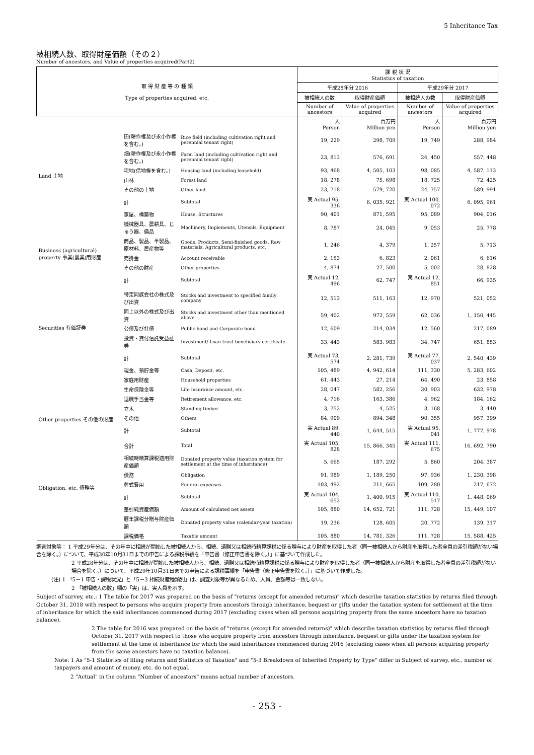5 Inheritance Tax
被相続人数、取得財産価額（その２）
Number of ancestors, and Value of properties acquired(Part2)
| 取 得 財 産 等 の 種 類 Type of properties acquired, etc. | | | 課 税 状 況 Statistics of taxation | | | |
| --- | --- | --- | --- | --- | --- | --- |
| | | | 平成28年分 2016 | | 平成29年分 2017 | |
| | | | 被相続人の数 | 取得財産価額 | 被相続人の数 | 取得財産価額 |
| | | | Number of ancestors | Value of properties acquired | Number of ancestors | Value of properties acquired |
| | | | 人 Person | 百万円 Million yen | 人 Person | 百万円 Million yen |
| Land 土地 | 田(耕作権及び永小作権を含む。) | Rice field (including cultivation right and perennial tenant right) | 19, 229 | 298, 709 | 19, 749 | 288, 984 |
| | 畑(耕作権及び永小作権を含む。) | Farm land (including cultivation right and perennial tenant right) | 23, 813 | 576, 691 | 24, 450 | 557, 448 |
| | 宅地(借地権を含む。) | Housing land (including leasehold) | 93, 468 | 4, 505, 103 | 98, 085 | 4, 587, 113 |
| | 山林 | Forest land | 18, 278 | 75, 698 | 18, 725 | 72, 425 |
| | その他の土地 | Other land | 23, 718 | 579, 720 | 24, 757 | 589, 991 |
| | 計 | Subtotal | 実 Actual 95, 336 | 6, 035, 921 | 実 Actual 100, 072 | 6, 095, 961 |
| | 家屋、構築物 | House, Structures | 90, 401 | 871, 595 | 95, 089 | 904, 016 |
| Business (agricultural) property 事業(農業)用財産 | 機械器具、農耕具、じゅう器、備品 | Machinery, Implements, Utensils, Equipment | 8, 787 | 24, 045 | 9, 053 | 25, 778 |
| | 商品、製品、半製品、原材料、農産物等 | Goods, Products, Semi-finished goods, Raw materials, Agricultural products, etc. | 1, 246 | 4, 379 | 1, 257 | 5, 713 |
| | 売掛金 | Account receivable | 2, 153 | 6, 823 | 2, 061 | 6, 616 |
| | その他の財産 | Other properties | 4, 874 | 27, 500 | 5, 002 | 28, 828 |
| | 計 | Subtotal | 実 Actual 12, 496 | 62, 747 | 実 Actual 12, 851 | 66, 935 |
| Securities 有価証券 | 特定同族会社の株式及び出資 | Stocks and investment to specified family company | 12, 513 | 511, 163 | 12, 970 | 521, 052 |
| | 同上以外の株式及び出資 | Stocks and investment other than mentioned above | 59, 402 | 972, 559 | 62, 036 | 1, 150, 445 |
| | 公債及び社債 | Public bond and Corporate bond | 12, 609 | 214, 034 | 12, 560 | 217, 089 |
| | 投資・貸付信託受益証券 | Investment/ Loan trust beneficiary certificate | 33, 443 | 583, 983 | 34, 747 | 651, 853 |
| | 計 | Subtotal | 実 Actual 73, 574 | 2, 281, 739 | 実 Actual 77, 037 | 2, 540, 439 |
| | 現金、預貯金等 | Cash, Deposit, etc. | 105, 489 | 4, 942, 614 | 111, 330 | 5, 283, 602 |
| | 家庭用財産 | Household properties | 61, 443 | 27, 214 | 64, 490 | 23, 858 |
| Other properties その他の財産 | 生命保険金等 | Life insurance amount, etc. | 28, 047 | 582, 256 | 30, 903 | 632, 978 |
| | 退職手当金等 | Retirement allowance, etc. | 4, 716 | 163, 386 | 4, 962 | 184, 162 |
| | 立木 | Standing timber | 3, 752 | 4, 525 | 3, 168 | 3, 440 |
| | その他 | Others | 84, 909 | 894, 348 | 90, 355 | 957, 399 |
| | 計 | Subtotal | 実 Actual 89, 440 | 1, 644, 515 | 実 Actual 95, 041 | 1, 777, 978 |
| | 合計 | Total | 実 Actual 105, 828 | 15, 866, 345 | 実 Actual 111, 675 | 16, 692, 790 |
| | 相続時精算課税適用財産価額 | Donated property value (taxation system for settlement at the time of inheritance) | 5, 665 | 187, 292 | 5, 860 | 204, 387 |
| Obligation, etc. 債務等 | 債務 | Obligation | 91, 989 | 1, 189, 250 | 97, 936 | 1, 230, 398 |
| | 葬式費用 | Funeral expenses | 103, 492 | 211, 665 | 109, 280 | 217, 672 |
| | 計 | Subtotal | 実 Actual 104, 652 | 1, 400, 915 | 実 Actual 110, 517 | 1, 448, 069 |
| | 差引純資産価額 | Amount of calculated net assets | 105, 880 | 14, 652, 721 | 111, 728 | 15, 449, 107 |
| | 暦年課税分贈与財産価額 | Donated property value (calendar-year taxation) | 19, 236 | 128, 605 | 20, 772 | 139, 317 |
| | 課税価格 | Taxable amount | 105, 880 | 14, 781, 326 | 111, 728 | 15, 588, 425 |
調査対象等： 1 平成29年分は、その年中に相続が開始した被相続人から、相続、遺贈又は相続時精算課税に係る贈与により財産を取得した者（同一被相続人から財産を取得した者全員の差引税額がない場合を除く。）について、平成30年10月31日までの申告による課税事績を「申告書（修正申告書を除く。）」に基づいて作成した。
2 平成28年分は、その年中に相続が開始した被相続人から、相続、遺贈又は相続時精算課税に係る贈与により財産を取得した者（同一被相続人から財産を取得した者全員の差引税額がない場合を除く。）について、平成29年10月31日までの申告による課税事績を「申告書（修正申告書を除く。）」に基づいて作成した。
(注) 1 「5－1 申告・課税状況」と「5－3 相続財産種類別」は、調査対象等が異なるため、人員、金額等は一致しない。
2 「被相続人の数」欄の「実」は、実人員を示す。
Subject of survey, etc.: 1 The table for 2017 was prepared on the basis of "returns (except for amended returns)" which describe taxation statistics by returns filed through October 31, 2018 with respect to persons who acquire property from ancestors through inheritance, bequest or gifts under the taxation system for settlement at the time of inheritance for which the said inheritances commenced during 2017 (excluding cases when all persons acquiring property from the same ancestors have no taxation balance).
2 The table for 2016 was prepared on the basis of "returns (except for amended returns)" which describe taxation statistics by returns filed through October 31, 2017 with respect to those who acquire property from ancestors through inheritance, bequest or gifts under the taxation system for settlement at the time of inheritance for which the said inheritances commenced during 2016 (excluding cases when all persons acquiring property from the same ancestors have no taxation balance).
Note: 1 As "5-1 Statistics of filing returns and Statistics of Taxation" and "5-3 Breakdown of Inherited Property by Type" differ in Subject of survey, etc., number of taxpayers and amount of money, etc. do not equal.
2 "Actual" in the column "Number of ancestors" means actual number of ancestors.
- 253 -